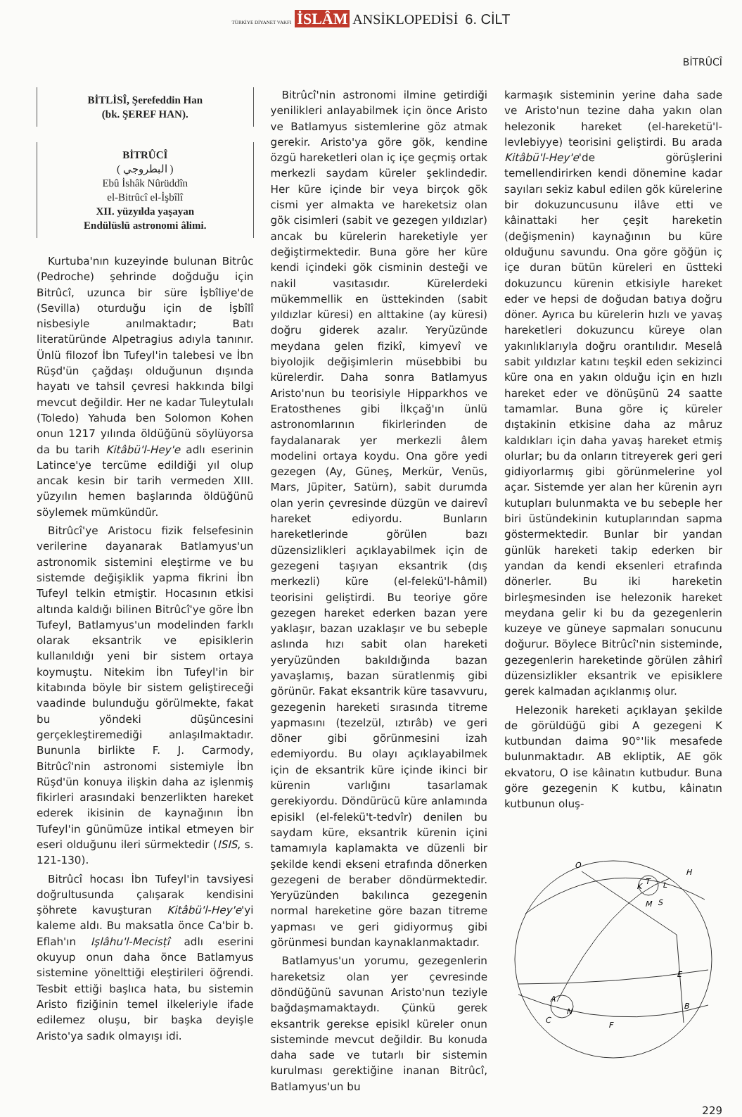TÜRKİYE DİYANET VAKFI İSLÂM ANSİKLOPEDİSİ 6. CİLT
BİTRÛCÎ
BİTLİSÎ, Şerefeddin Han
(bk. ŞEREF HAN).
BİTRÛCÎ
( البطروجي )
Ebû İshâk Nûrüddîn
el-Bitrûcî el-İşbîlî
XII. yüzyılda yaşayan
Endülüslü astronomi âlimi.
Kurtuba'nın kuzeyinde bulunan Bitrûc (Pedroche) şehrinde doğduğu için Bitrûcî, uzunca bir süre İşbîliye'de (Sevilla) oturduğu için de İşbîlî nisbesiyle anılmaktadır; Batı literatüründe Alpetragius adıyla tanınır. Ünlü filozof İbn Tufeyl'in talebesi ve İbn Rüşd'ün çağdaşı olduğunun dışında hayatı ve tahsil çevresi hakkında bilgi mevcut değildir. Her ne kadar Tuleytulalı (Toledo) Yahuda ben Solomon Kohen onun 1217 yılında öldüğünü söylüyorsa da bu tarih Kitâbü'l-Hey'e adlı eserinin Latince'ye tercüme edildiği yıl olup ancak kesin bir tarih vermeden XIII. yüzyılın hemen başlarında öldüğünü söylemek mümkündür.
Bitrûcî'ye Aristocu fizik felsefesinin verilerine dayanarak Batlamyus'un astronomik sistemini eleştirme ve bu sistemde değişiklik yapma fikrini İbn Tufeyl telkin etmiştir. Hocasının etkisi altında kaldığı bilinen Bitrûcî'ye göre İbn Tufeyl, Batlamyus'un modelinden farklı olarak eksantrik ve episiklerin kullanıldığı yeni bir sistem ortaya koymuştu. Nitekim İbn Tufeyl'in bir kitabında böyle bir sistem geliştireceği vaadinde bulunduğu görülmekte, fakat bu yöndeki düşüncesini gerçekleştiremediği anlaşılmaktadır. Bununla birlikte F. J. Carmody, Bitrûcî'nin astronomi sistemiyle İbn Rüşd'ün konuya ilişkin daha az işlenmiş fikirleri arasındaki benzerlikten hareket ederek ikisinin de kaynağının İbn Tufeyl'in günümüze intikal etmeyen bir eseri olduğunu ileri sürmektedir (ISIS, s. 121-130).
Bitrûcî hocası İbn Tufeyl'in tavsiyesi doğrultusunda çalışarak kendisini şöhrete kavuşturan Kitâbü'l-Hey'e'yi kaleme aldı. Bu maksatla önce Ca'bir b. Eflah'ın Işlâhu'l-Mecisṭî adlı eserini okuyup onun daha önce Batlamyus sistemine yönelttiği eleştirileri öğrendi. Tesbit ettiği başlıca hata, bu sistemin Aristo fiziğinin temel ilkeleriyle ifade edilemez oluşu, bir başka deyişle Aristo'ya sadık olmayışı idi.
Bitrûcî'nin astronomi ilmine getirdiği yenilikleri anlayabilmek için önce Aristo ve Batlamyus sistemlerine göz atmak gerekir. Aristo'ya göre gök, kendine özgü hareketleri olan iç içe geçmiş ortak merkezli saydam küreler şeklindedir. Her küre içinde bir veya birçok gök cismi yer almakta ve hareketsiz olan gök cisimleri (sabit ve gezegen yıldızlar) ancak bu kürelerin hareketiyle yer değiştirmektedir. Buna göre her küre kendi içindeki gök cisminin desteği ve nakil vasıtasıdır. Kürelerdeki mükemmellik en üsttekinden (sabit yıldızlar küresi) en alttakine (ay küresi) doğru giderek azalır. Yeryüzünde meydana gelen fizikî, kimyevî ve biyolojik değişimlerin müsebbibi bu kürelerdir. Daha sonra Batlamyus Aristo'nun bu teorisiyle Hipparkhos ve Eratosthenes gibi İlkçağ'ın ünlü astronomlarının fikirlerinden de faydalanarak yer merkezli âlem modelini ortaya koydu. Ona göre yedi gezegen (Ay, Güneş, Merkür, Venüs, Mars, Jüpiter, Satürn), sabit durumda olan yerin çevresinde düzgün ve dairevî hareket ediyordu. Bunların hareketlerinde görülen bazı düzensizlikleri açıklayabilmek için de gezegeni taşıyan eksantrik (dış merkezli) küre (el-felekü'l-hâmil) teorisini geliştirdi. Bu teoriye göre gezegen hareket ederken bazan yere yaklaşır, bazan uzaklaşır ve bu sebeple aslında hızı sabit olan hareketi yeryüzünden bakıldığında bazan yavaşlamış, bazan süratlenmiş gibi görünür. Fakat eksantrik küre tasavvuru, gezegenin hareketi sırasında titreme yapmasını (tezelzül, ıztırâb) ve geri döner gibi görünmesini izah edemiyordu. Bu olayı açıklayabilmek için de eksantrik küre içinde ikinci bir kürenin varlığını tasarlamak gerekiyordu. Döndürücü küre anlamında episikl (el-felekü't-tedvîr) denilen bu saydam küre, eksantrik kürenin içini tamamıyla kaplamakta ve düzenli bir şekilde kendi ekseni etrafında dönerken gezegeni de beraber döndürmektedir. Yeryüzünden bakılınca gezegenin normal hareketine göre bazan titreme yapması ve geri gidiyormuş gibi görünmesi bundan kaynaklanmaktadır.
Batlamyus'un yorumu, gezegenlerin hareketsiz olan yer çevresinde döndüğünü savunan Aristo'nun teziyle bağdaşmamaktaydı. Çünkü gerek eksantrik gerekse episikl küreler onun sisteminde mevcut değildir. Bu konuda daha sade ve tutarlı bir sistemin kurulması gerektiğine inanan Bitrûcî, Batlamyus'un bu
karmaşık sisteminin yerine daha sade ve Aristo'nun tezine daha yakın olan helezonik hareket (el-hareketü'l-levlebiyye) teorisini geliştirdi. Bu arada Kitâbü'l-Hey'e'de görüşlerini temellendirirken kendi dönemine kadar sayıları sekiz kabul edilen gök kürelerine bir dokuzuncusunu ilâve etti ve kâinattaki her çeşit hareketin (değişmenin) kaynağının bu küre olduğunu savundu. Ona göre göğün iç içe duran bütün küreleri en üstteki dokuzuncu kürenin etkisiyle hareket eder ve hepsi de doğudan batıya doğru döner. Ayrıca bu kürelerin hızlı ve yavaş hareketleri dokuzuncu küreye olan yakınlıklarıyla doğru orantılıdır. Meselâ sabit yıldızlar katını teşkil eden sekizinci küre ona en yakın olduğu için en hızlı hareket eder ve dönüşünü 24 saatte tamamlar. Buna göre iç küreler dıştakinin etkisine daha az mâruz kaldıkları için daha yavaş hareket etmiş olurlar; bu da onların titreyerek geri geri gidiyorlarmış gibi görünmelerine yol açar. Sistemde yer alan her kürenin ayrı kutupları bulunmakta ve bu sebeple her biri üstündekinin kutuplarından sapma göstermektedir. Bunlar bir yandan günlük hareketi takip ederken bir yandan da kendi eksenleri etrafında dönerler. Bu iki hareketin birleşmesinden ise helezonik hareket meydana gelir ki bu da gezegenlerin kuzeye ve güneye sapmaları sonucunu doğurur. Böylece Bitrûcî'nin sisteminde, gezegenlerin hareketinde görülen zâhirî düzensizlikler eksantrik ve episiklere gerek kalmadan açıklanmış olur.
Helezonik hareketi açıklayan şekilde de görüldüğü gibi A gezegeni K kutbundan daima 90°'lik mesafede bulunmaktadır. AB ekliptik, AE gök ekvatoru, O ise kâinatın kutbudur. Buna göre gezegenin K kutbu, kâinatın kutbunun oluş-
O
K
T
L
H
M
S
E
B
A
N
C
F
229